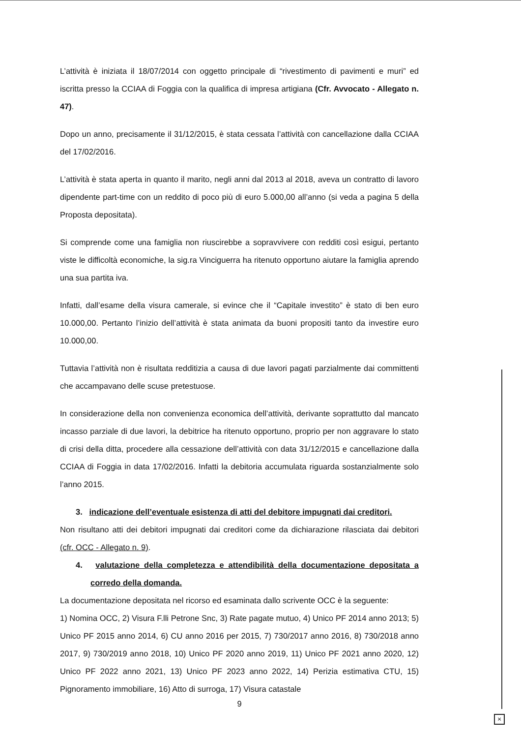L’attività è iniziata il 18/07/2014 con oggetto principale di “rivestimento di pavimenti e muri” ed iscritta presso la CCIAA di Foggia con la qualifica di impresa artigiana (Cfr. Avvocato - Allegato n. 47).
Dopo un anno, precisamente il 31/12/2015, è stata cessata l’attività con cancellazione dalla CCIAA del 17/02/2016.
L’attività è stata aperta in quanto il marito, negli anni dal 2013 al 2018, aveva un contratto di lavoro dipendente part-time con un reddito di poco più di euro 5.000,00 all’anno (si veda a pagina 5 della Proposta depositata).
Si comprende come una famiglia non riuscirebbe a sopravvivere con redditi così esigui, pertanto viste le difficoltà economiche, la sig.ra Vinciguerra ha ritenuto opportuno aiutare la famiglia aprendo una sua partita iva.
Infatti, dall’esame della visura camerale, si evince che il “Capitale investito” è stato di ben euro 10.000,00. Pertanto l’inizio dell’attività è stata animata da buoni propositi tanto da investire euro 10.000,00.
Tuttavia l’attività non è risultata redditizia a causa di due lavori pagati parzialmente dai committenti che accampavano delle scuse pretestuose.
In considerazione della non convenienza economica dell’attività, derivante soprattutto dal mancato incasso parziale di due lavori, la debitrice ha ritenuto opportuno, proprio per non aggravare lo stato di crisi della ditta, procedere alla cessazione dell’attività con data 31/12/2015 e cancellazione dalla CCIAA di Foggia in data 17/02/2016. Infatti la debitoria accumulata riguarda sostanzialmente solo l’anno 2015.
3. indicazione dell’eventuale esistenza di atti del debitore impugnati dai creditori.
Non risultano atti dei debitori impugnati dai creditori come da dichiarazione rilasciata dai debitori (cfr. OCC - Allegato n. 9).
4. valutazione della completezza e attendibilità della documentazione depositata a corredo della domanda.
La documentazione depositata nel ricorso ed esaminata dallo scrivente OCC è la seguente:
1) Nomina OCC, 2) Visura F.lli Petrone Snc, 3) Rate pagate mutuo, 4) Unico PF 2014 anno 2013; 5) Unico PF 2015 anno 2014, 6) CU anno 2016 per 2015, 7) 730/2017 anno 2016, 8) 730/2018 anno 2017, 9) 730/2019 anno 2018, 10) Unico PF 2020 anno 2019, 11) Unico PF 2021 anno 2020, 12) Unico PF 2022 anno 2021, 13) Unico PF 2023 anno 2022, 14) Perizia estimativa CTU, 15) Pignoramento immobiliare, 16) Atto di surroga, 17) Visura catastale
9
×